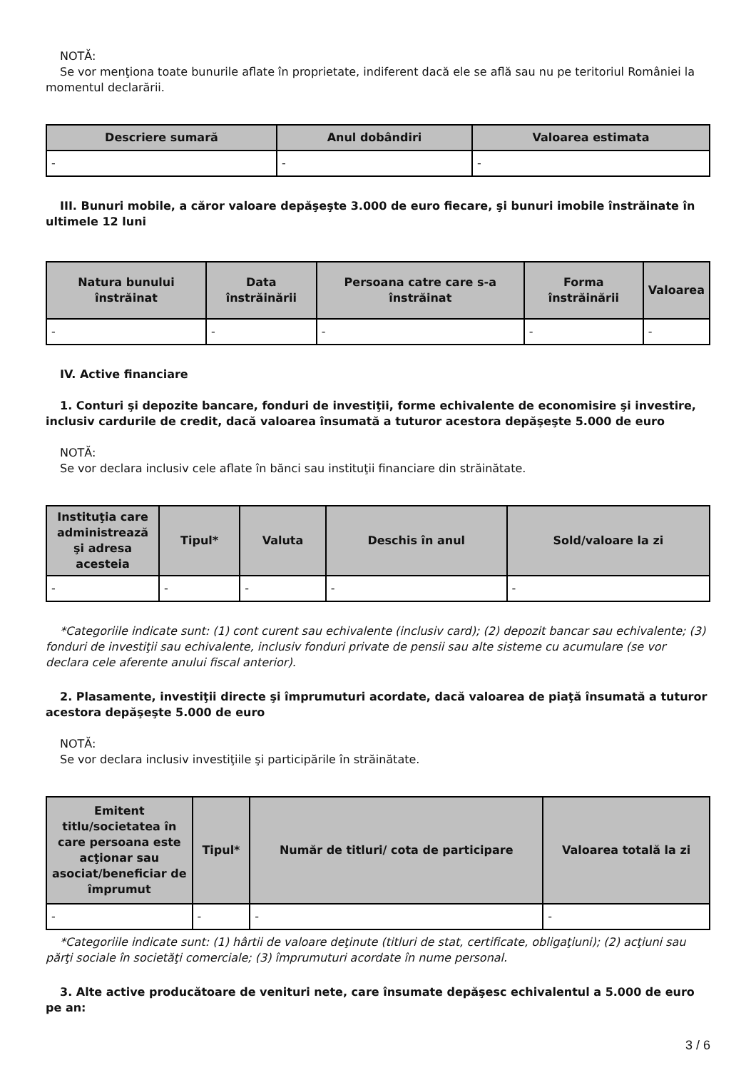NOTĂ:
Se vor menţiona toate bunurile aflate în proprietate, indiferent dacă ele se află sau nu pe teritoriul României la momentul declarării.
| Descriere sumară | Anul dobândiri | Valoarea estimata |
| --- | --- | --- |
| - | - | - |
III. Bunuri mobile, a căror valoare depăşeşte 3.000 de euro fiecare, şi bunuri imobile înstrăinate în ultimele 12 luni
| Natura bunului înstrăinat | Data înstrăinării | Persoana catre care s-a înstrăinat | Forma înstrăinării | Valoarea |
| --- | --- | --- | --- | --- |
| - | - | - | - | - |
IV. Active financiare
1. Conturi şi depozite bancare, fonduri de investiţii, forme echivalente de economisire şi investire, inclusiv cardurile de credit, dacă valoarea însumată a tuturor acestora depăşeşte 5.000 de euro
NOTĂ:
Se vor declara inclusiv cele aflate în bănci sau instituţii financiare din străinătate.
| Instituţia care administrează şi adresa acesteia | Tipul* | Valuta | Deschis în anul | Sold/valoare la zi |
| --- | --- | --- | --- | --- |
| - | - | - | - | - |
*Categoriile indicate sunt: (1) cont curent sau echivalente (inclusiv card); (2) depozit bancar sau echivalente; (3) fonduri de investiţii sau echivalente, inclusiv fonduri private de pensii sau alte sisteme cu acumulare (se vor declara cele aferente anului fiscal anterior).
2. Plasamente, investiţii directe şi împrumuturi acordate, dacă valoarea de piaţă însumată a tuturor acestora depăşeşte 5.000 de euro
NOTĂ:
Se vor declara inclusiv investiţiile şi participările în străinătate.
| Emitent titlu/societatea în care persoana este acţionar sau asociat/beneficiar de împrumut | Tipul* | Număr de titluri/ cota de participare | Valoarea totală la zi |
| --- | --- | --- | --- |
| - | - | - | - |
*Categoriile indicate sunt: (1) hârtii de valoare deţinute (titluri de stat, certificate, obligaţiuni); (2) acţiuni sau părţi sociale în societăţi comerciale; (3) împrumuturi acordate în nume personal.
3. Alte active producătoare de venituri nete, care însumate depăşesc echivalentul a 5.000 de euro pe an:
3 / 6